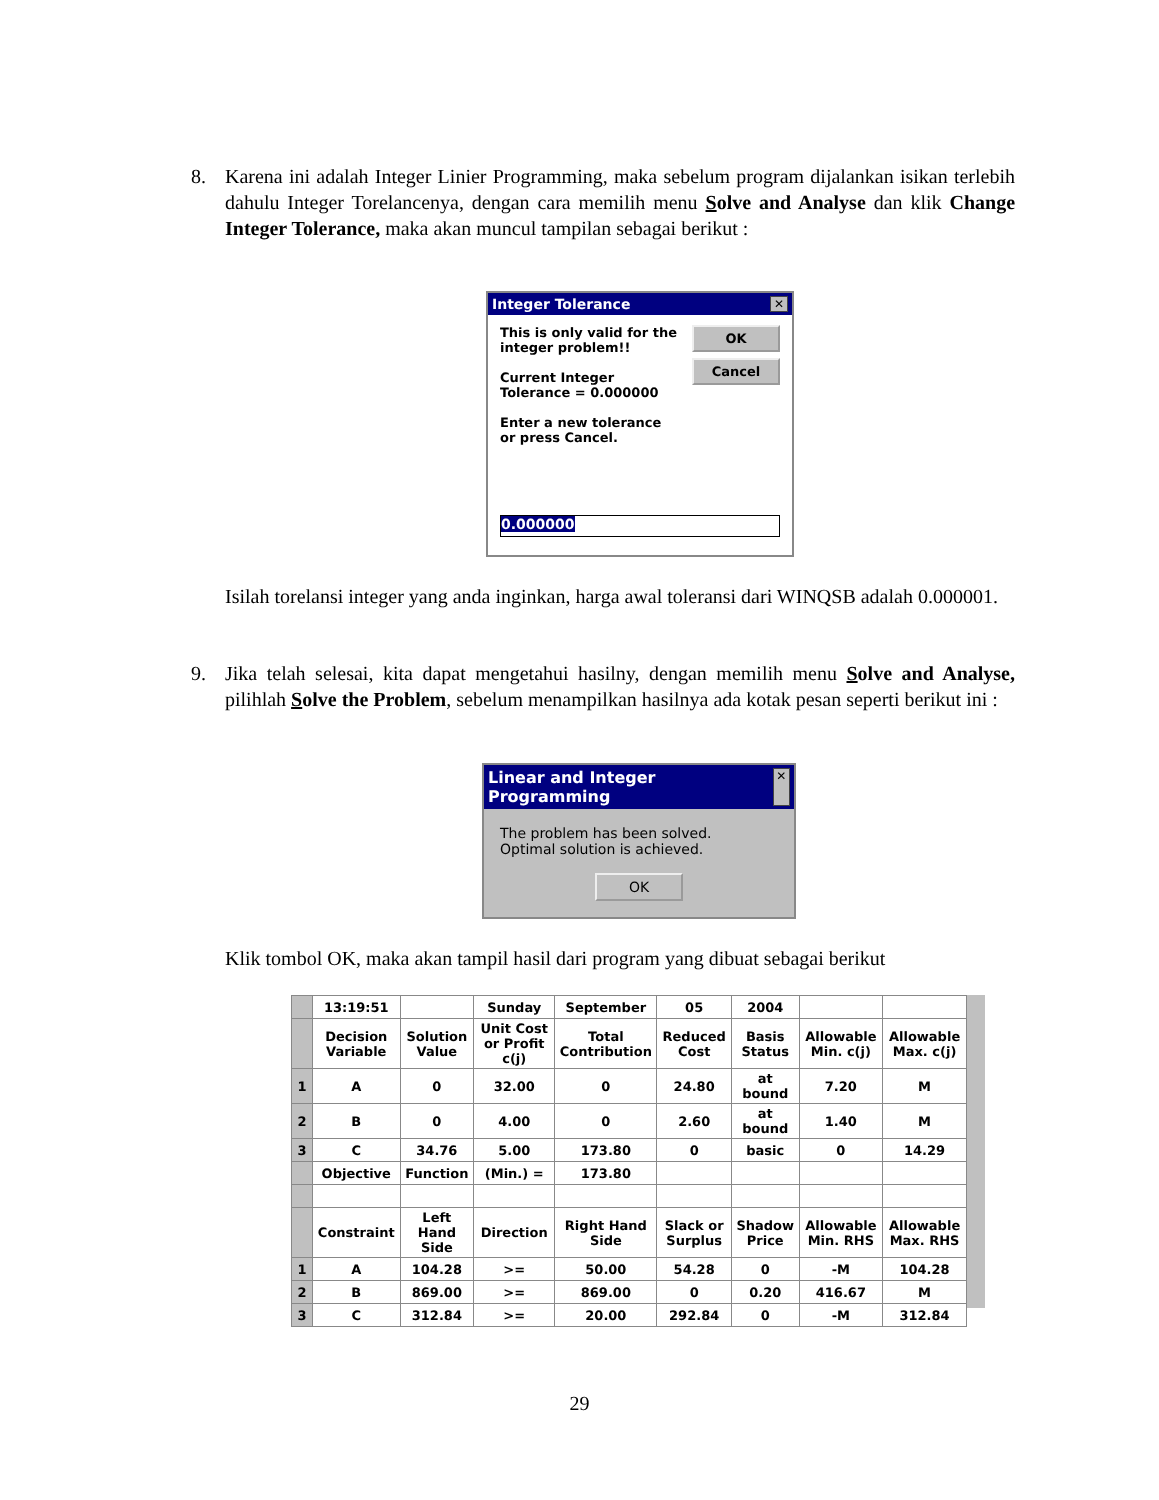8. Karena ini adalah Integer Linier Programming, maka sebelum program dijalankan isikan terlebih dahulu Integer Torelancenya, dengan cara memilih menu Solve and Analyse dan klik Change Integer Tolerance, maka akan muncul tampilan sebagai berikut :
Integer Tolerance ✕
This is only valid for the integer problem!!
Current Integer Tolerance = 0.000000
Enter a new tolerance or press Cancel.
OK
Cancel
0.000000
Isilah torelansi integer yang anda inginkan, harga awal toleransi dari WINQSB adalah 0.000001.
9. Jika telah selesai, kita dapat mengetahui hasilny, dengan memilih menu Solve and Analyse, pilihlah Solve the Problem, sebelum menampilkan hasilnya ada kotak pesan seperti berikut ini :
Linear and Integer Programming ✕
The problem has been solved.
Optimal solution is achieved.
OK
Klik tombol OK, maka akan tampil hasil dari program yang dibuat sebagai berikut
| | 13:19:51 | | Sunday | September | 05 | 2004 | | |
| | Decision Variable | Solution Value | Unit Cost or Profit c(j) | Total Contribution | Reduced Cost | Basis Status | Allowable Min. c(j) | Allowable Max. c(j) |
| 1 | A | 0 | 32.00 | 0 | 24.80 | at bound | 7.20 | M |
| 2 | B | 0 | 4.00 | 0 | 2.60 | at bound | 1.40 | M |
| 3 | C | 34.76 | 5.00 | 173.80 | 0 | basic | 0 | 14.29 |
| | Objective | Function | (Min.) = | 173.80 | | | | |
| | Constraint | Left Hand Side | Direction | Right Hand Side | Slack or Surplus | Shadow Price | Allowable Min. RHS | Allowable Max. RHS |
| 1 | A | 104.28 | >= | 50.00 | 54.28 | 0 | -M | 104.28 |
| 2 | B | 869.00 | >= | 869.00 | 0 | 0.20 | 416.67 | M |
| 3 | C | 312.84 | >= | 20.00 | 292.84 | 0 | -M | 312.84 |
29